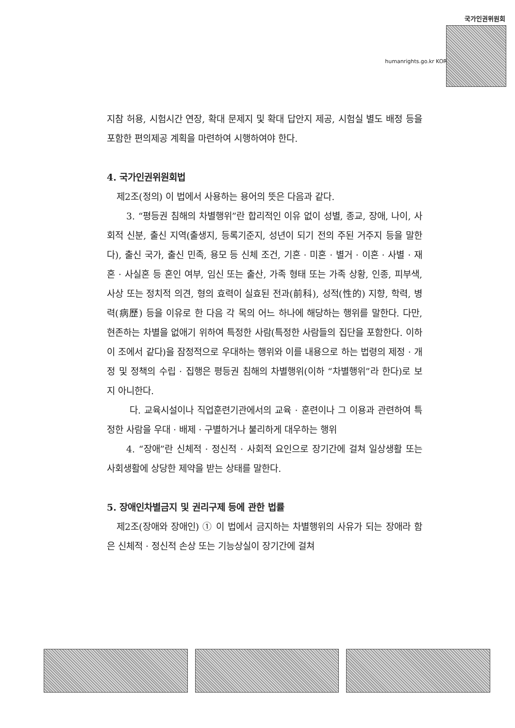국가인권위원회
humanrights.go.kr KOR
지참 허용, 시험시간 연장, 확대 문제지 및 확대 답안지 제공, 시험실 별도 배정 등을 포함한 편의제공 계획을 마련하여 시행하여야 한다.
4. 국가인권위원회법
제2조(정의) 이 법에서 사용하는 용어의 뜻은 다음과 같다.
3. “평등권 침해의 차별행위”란 합리적인 이유 없이 성별, 종교, 장애, 나이, 사회적 신분, 출신 지역(출생지, 등록기준지, 성년이 되기 전의 주된 거주지 등을 말한다), 출신 국가, 출신 민족, 용모 등 신체 조건, 기혼 · 미혼 · 별거 · 이혼 · 사별 · 재혼 · 사실혼 등 혼인 여부, 임신 또는 출산, 가족 형태 또는 가족 상황, 인종, 피부색, 사상 또는 정치적 의견, 형의 효력이 실효된 전과(前科), 성적(性的) 지향, 학력, 병력(病歷) 등을 이유로 한 다음 각 목의 어느 하나에 해당하는 행위를 말한다. 다만, 현존하는 차별을 없애기 위하여 특정한 사람(특정한 사람들의 집단을 포함한다. 이하 이 조에서 같다)을 잠정적으로 우대하는 행위와 이를 내용으로 하는 법령의 제정 · 개정 및 정책의 수립 · 집행은 평등권 침해의 차별행위(이하 “차별행위”라 한다)로 보지 아니한다.
다. 교육시설이나 직업훈련기관에서의 교육 · 훈련이나 그 이용과 관련하여 특정한 사람을 우대 · 배제 · 구별하거나 불리하게 대우하는 행위
4. “장애”란 신체적 · 정신적 · 사회적 요인으로 장기간에 걸쳐 일상생활 또는 사회생활에 상당한 제약을 받는 상태를 말한다.
5. 장애인차별금지 및 권리구제 등에 관한 법률
제2조(장애와 장애인) ① 이 법에서 금지하는 차별행위의 사유가 되는 장애라 함은 신체적 · 정신적 손상 또는 기능상실이 장기간에 걸쳐